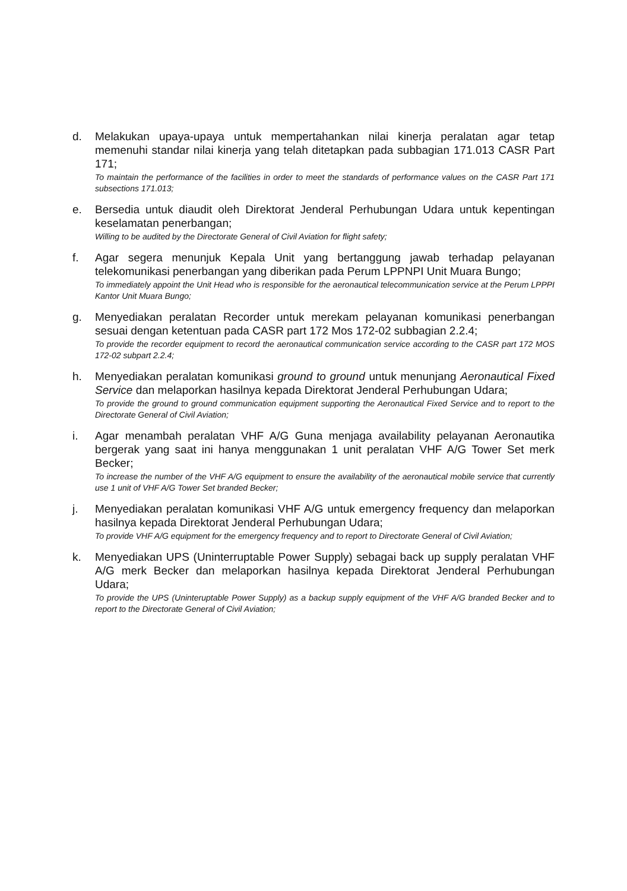d. Melakukan upaya-upaya untuk mempertahankan nilai kinerja peralatan agar tetap memenuhi standar nilai kinerja yang telah ditetapkan pada subbagian 171.013 CASR Part 171;
To maintain the performance of the facilities in order to meet the standards of performance values on the CASR Part 171 subsections 171.013;
e. Bersedia untuk diaudit oleh Direktorat Jenderal Perhubungan Udara untuk kepentingan keselamatan penerbangan;
Willing to be audited by the Directorate General of Civil Aviation for flight safety;
f. Agar segera menunjuk Kepala Unit yang bertanggung jawab terhadap pelayanan telekomunikasi penerbangan yang diberikan pada Perum LPPNPI Unit Muara Bungo;
To immediately appoint the Unit Head who is responsible for the aeronautical telecommunication service at the Perum LPPPI Kantor Unit Muara Bungo;
g. Menyediakan peralatan Recorder untuk merekam pelayanan komunikasi penerbangan sesuai dengan ketentuan pada CASR part 172 Mos 172-02 subbagian 2.2.4;
To provide the recorder equipment to record the aeronautical communication service according to the CASR part 172 MOS 172-02 subpart 2.2.4;
h. Menyediakan peralatan komunikasi ground to ground untuk menunjang Aeronautical Fixed Service dan melaporkan hasilnya kepada Direktorat Jenderal Perhubungan Udara;
To provide the ground to ground communication equipment supporting the Aeronautical Fixed Service and to report to the Directorate General of Civil Aviation;
i. Agar menambah peralatan VHF A/G Guna menjaga availability pelayanan Aeronautika bergerak yang saat ini hanya menggunakan 1 unit peralatan VHF A/G Tower Set merk Becker;
To increase the number of the VHF A/G equipment to ensure the availability of the aeronautical mobile service that currently use 1 unit of VHF A/G Tower Set branded Becker;
j. Menyediakan peralatan komunikasi VHF A/G untuk emergency frequency dan melaporkan hasilnya kepada Direktorat Jenderal Perhubungan Udara;
To provide VHF A/G equipment for the emergency frequency and to report to Directorate General of Civil Aviation;
k. Menyediakan UPS (Uninterruptable Power Supply) sebagai back up supply peralatan VHF A/G merk Becker dan melaporkan hasilnya kepada Direktorat Jenderal Perhubungan Udara;
To provide the UPS (Uninteruptable Power Supply) as a backup supply equipment of the VHF A/G branded Becker and to report to the Directorate General of Civil Aviation;